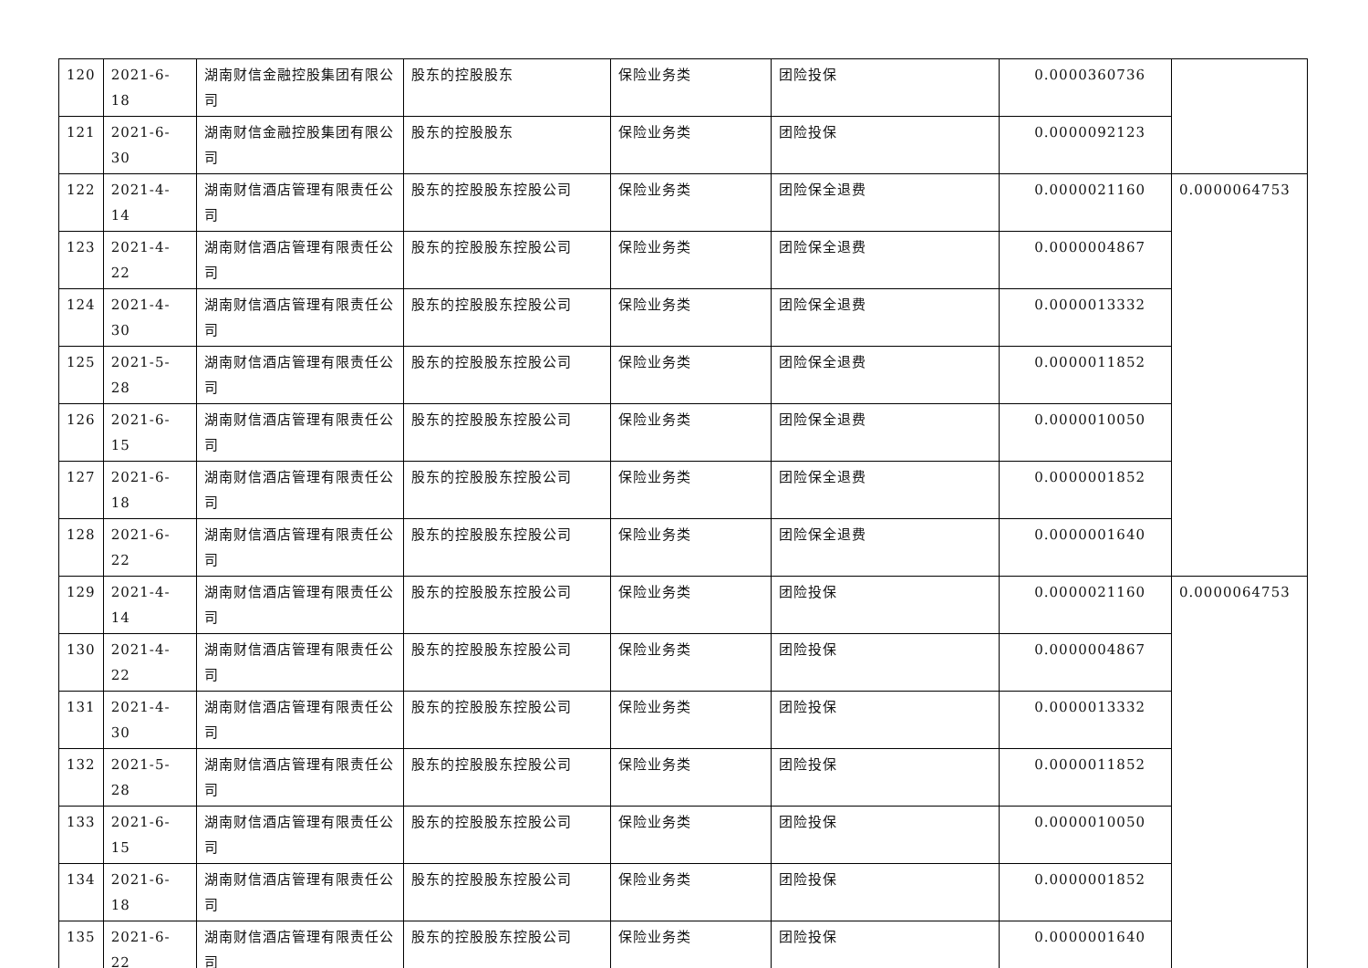| 120 | 2021-6-18 | 湖南财信金融控股集团有限公司 | 股东的控股股东 | 保险业务类 | 团险投保 | 0.0000360736 | |
| 121 | 2021-6-30 | 湖南财信金融控股集团有限公司 | 股东的控股股东 | 保险业务类 | 团险投保 | 0.0000092123 | |
| 122 | 2021-4-14 | 湖南财信酒店管理有限责任公司 | 股东的控股股东控股公司 | 保险业务类 | 团险保全退费 | 0.0000021160 | 0.0000064753 |
| 123 | 2021-4-22 | 湖南财信酒店管理有限责任公司 | 股东的控股股东控股公司 | 保险业务类 | 团险保全退费 | 0.0000004867 | |
| 124 | 2021-4-30 | 湖南财信酒店管理有限责任公司 | 股东的控股股东控股公司 | 保险业务类 | 团险保全退费 | 0.0000013332 | |
| 125 | 2021-5-28 | 湖南财信酒店管理有限责任公司 | 股东的控股股东控股公司 | 保险业务类 | 团险保全退费 | 0.0000011852 | |
| 126 | 2021-6-15 | 湖南财信酒店管理有限责任公司 | 股东的控股股东控股公司 | 保险业务类 | 团险保全退费 | 0.0000010050 | |
| 127 | 2021-6-18 | 湖南财信酒店管理有限责任公司 | 股东的控股股东控股公司 | 保险业务类 | 团险保全退费 | 0.0000001852 | |
| 128 | 2021-6-22 | 湖南财信酒店管理有限责任公司 | 股东的控股股东控股公司 | 保险业务类 | 团险保全退费 | 0.0000001640 | |
| 129 | 2021-4-14 | 湖南财信酒店管理有限责任公司 | 股东的控股股东控股公司 | 保险业务类 | 团险投保 | 0.0000021160 | 0.0000064753 |
| 130 | 2021-4-22 | 湖南财信酒店管理有限责任公司 | 股东的控股股东控股公司 | 保险业务类 | 团险投保 | 0.0000004867 | |
| 131 | 2021-4-30 | 湖南财信酒店管理有限责任公司 | 股东的控股股东控股公司 | 保险业务类 | 团险投保 | 0.0000013332 | |
| 132 | 2021-5-28 | 湖南财信酒店管理有限责任公司 | 股东的控股股东控股公司 | 保险业务类 | 团险投保 | 0.0000011852 | |
| 133 | 2021-6-15 | 湖南财信酒店管理有限责任公司 | 股东的控股股东控股公司 | 保险业务类 | 团险投保 | 0.0000010050 | |
| 134 | 2021-6-18 | 湖南财信酒店管理有限责任公司 | 股东的控股股东控股公司 | 保险业务类 | 团险投保 | 0.0000001852 | |
| 135 | 2021-6-22 | 湖南财信酒店管理有限责任公司 | 股东的控股股东控股公司 | 保险业务类 | 团险投保 | 0.0000001640 | |